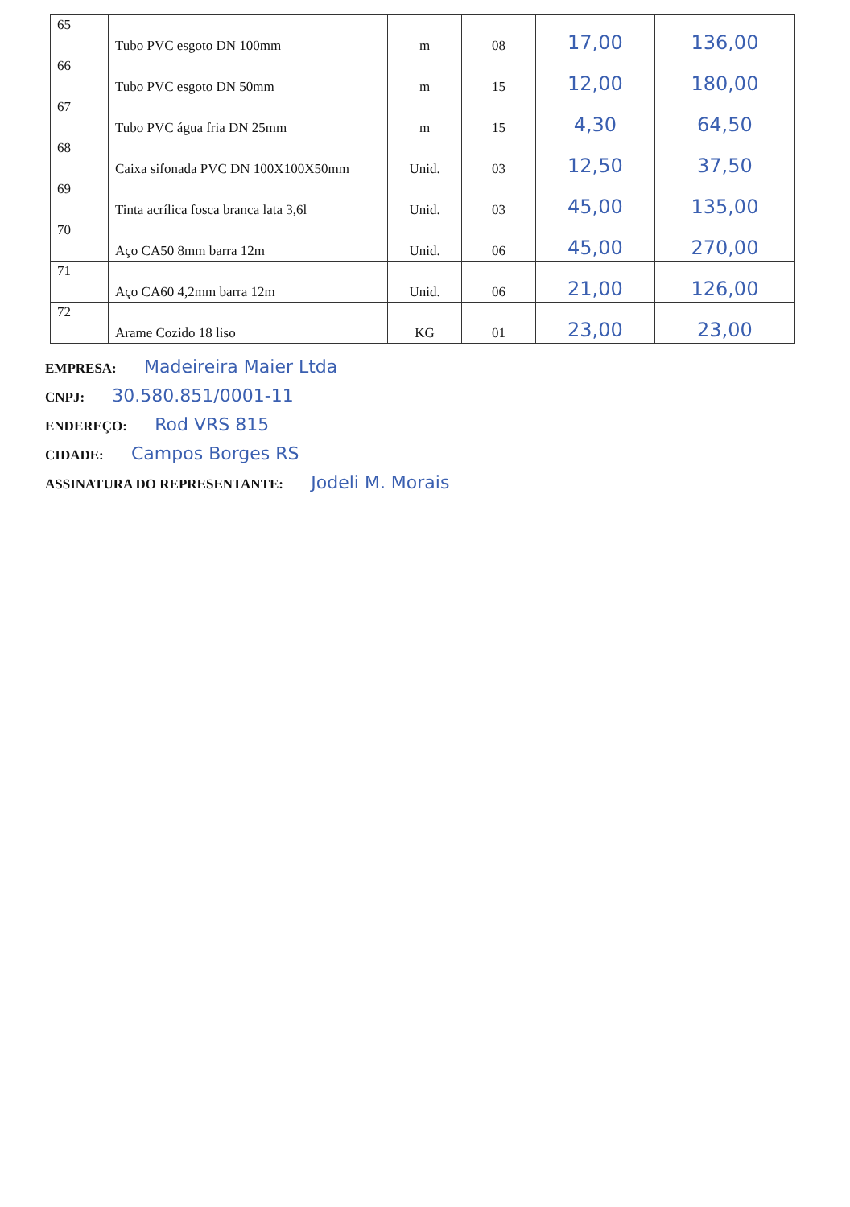| 65 | Tubo PVC esgoto DN 100mm | m | 08 | 17,00 | 136,00 |
| 66 | Tubo PVC esgoto DN 50mm | m | 15 | 12,00 | 180,00 |
| 67 | Tubo PVC água fria DN 25mm | m | 15 | 4,30 | 64,50 |
| 68 | Caixa sifonada PVC DN 100X100X50mm | Unid. | 03 | 12,50 | 37,50 |
| 69 | Tinta acrílica fosca branca lata 3,6l | Unid. | 03 | 45,00 | 135,00 |
| 70 | Aço CA50 8mm barra 12m | Unid. | 06 | 45,00 | 270,00 |
| 71 | Aço CA60 4,2mm barra 12m | Unid. | 06 | 21,00 | 126,00 |
| 72 | Arame Cozido 18 liso | KG | 01 | 23,00 | 23,00 |
EMPRESA: Madeireira Maier Ltda
CNPJ: 30.580.851/0001-11
ENDEREÇO: Rod VRS 815
CIDADE: Campos Borges RS
ASSINATURA DO REPRESENTANTE: Jodeli M. Morais